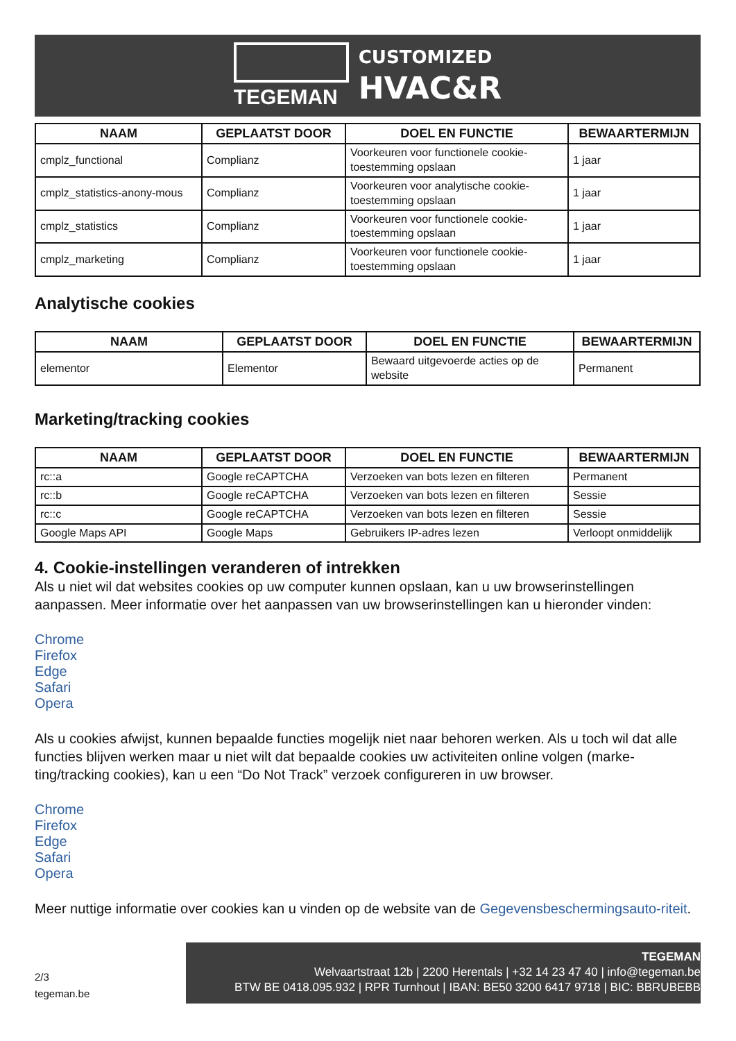TEGEMAN
CUSTOMIZED
HVAC&R
| NAAM | GEPLAATST DOOR | DOEL EN FUNCTIE | BEWAARTERMIJN |
| --- | --- | --- | --- |
| cmplz_functional | Complianz | Voorkeuren voor functionele cookie-toestemming opslaan | 1 jaar |
| cmplz_statistics-anony-mous | Complianz | Voorkeuren voor analytische cookie-toestemming opslaan | 1 jaar |
| cmplz_statistics | Complianz | Voorkeuren voor functionele cookie-toestemming opslaan | 1 jaar |
| cmplz_marketing | Complianz | Voorkeuren voor functionele cookie-toestemming opslaan | 1 jaar |
Analytische cookies
| NAAM | GEPLAATST DOOR | DOEL EN FUNCTIE | BEWAARTERMIJN |
| --- | --- | --- | --- |
| elementor | Elementor | Bewaard uitgevoerde acties op de website | Permanent |
Marketing/tracking cookies
| NAAM | GEPLAATST DOOR | DOEL EN FUNCTIE | BEWAARTERMIJN |
| --- | --- | --- | --- |
| rc::a | Google reCAPTCHA | Verzoeken van bots lezen en filteren | Permanent |
| rc::b | Google reCAPTCHA | Verzoeken van bots lezen en filteren | Sessie |
| rc::c | Google reCAPTCHA | Verzoeken van bots lezen en filteren | Sessie |
| Google Maps API | Google Maps | Gebruikers IP-adres lezen | Verloopt onmiddelijk |
4. Cookie-instellingen veranderen of intrekken
Als u niet wil dat websites cookies op uw computer kunnen opslaan, kan u uw browserinstellingen aanpassen. Meer informatie over het aanpassen van uw browserinstellingen kan u hieronder vinden:
Chrome
Firefox
Edge
Safari
Opera
Als u cookies afwijst, kunnen bepaalde functies mogelijk niet naar behoren werken. Als u toch wil dat alle functies blijven werken maar u niet wilt dat bepaalde cookies uw activiteiten online volgen (marke-ting/tracking cookies), kan u een “Do Not Track” verzoek configureren in uw browser.
Chrome
Firefox
Edge
Safari
Opera
Meer nuttige informatie over cookies kan u vinden op de website van de Gegevensbeschermingsauto-riteit.
2/3
tegeman.be
TEGEMAN
Welvaartstraat 12b | 2200 Herentals | +32 14 23 47 40 | info@tegeman.be
BTW BE 0418.095.932 | RPR Turnhout | IBAN: BE50 3200 6417 9718 | BIC: BBRUBEBB